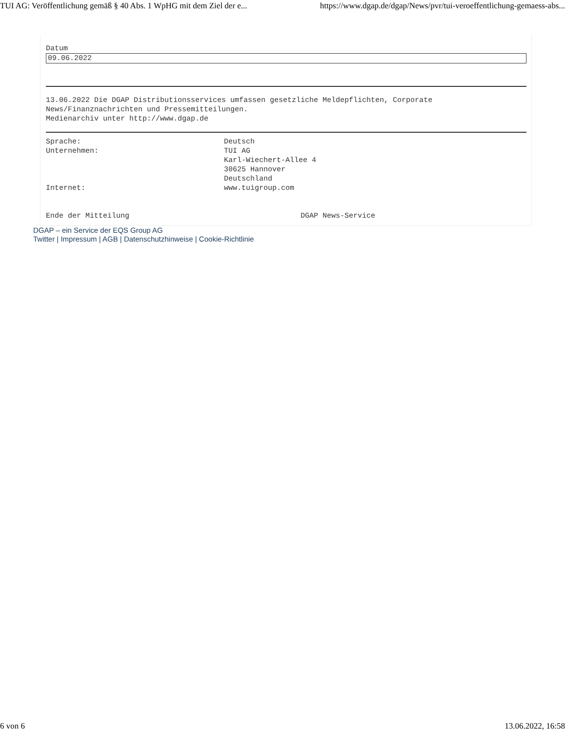TUI AG: Veröffentlichung gemäß § 40 Abs. 1 WpHG mit dem Ziel der e... https://www.dgap.de/dgap/News/pvr/tui-veroeffentlichung-gemaess-abs...
Datum
09.06.2022
13.06.2022 Die DGAP Distributionsservices umfassen gesetzliche Meldepflichten, Corporate
News/Finanznachrichten und Pressemitteilungen.
Medienarchiv unter http://www.dgap.de
| Sprache: | Deutsch |
| Unternehmen: | TUI AG Karl-Wiechert-Allee 4 30625 Hannover Deutschland |
| Internet: | www.tuigroup.com |
| Ende der Mitteilung | DGAP News-Service |
DGAP – ein Service der EQS Group AG
Twitter | Impressum | AGB | Datenschutzhinweise | Cookie-Richtlinie
6 von 6 13.06.2022, 16:58